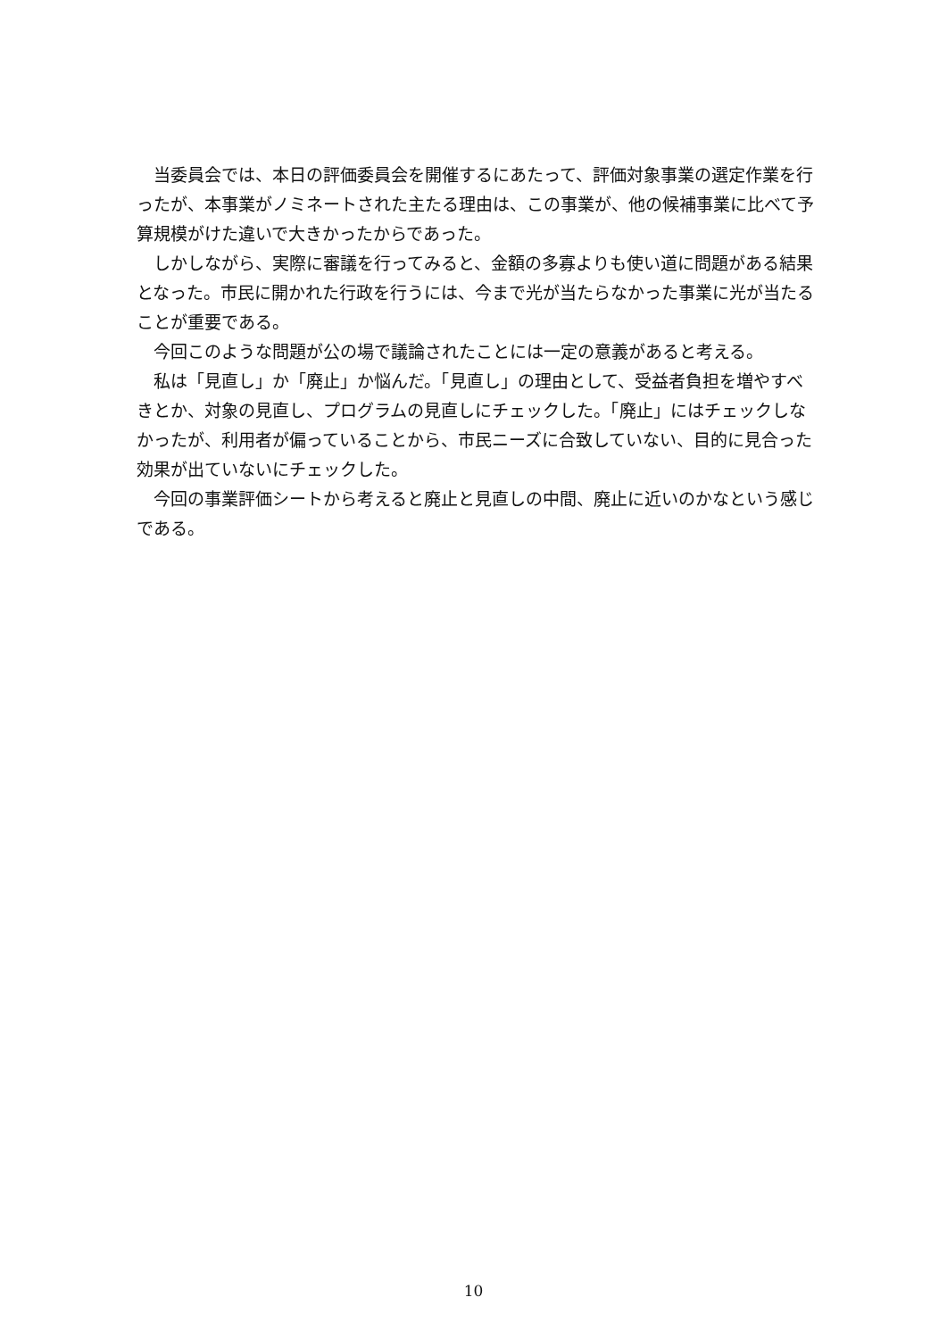当委員会では、本日の評価委員会を開催するにあたって、評価対象事業の選定作業を行ったが、本事業がノミネートされた主たる理由は、この事業が、他の候補事業に比べて予算規模がけた違いで大きかったからであった。
しかしながら、実際に審議を行ってみると、金額の多寡よりも使い道に問題がある結果となった。市民に開かれた行政を行うには、今まで光が当たらなかった事業に光が当たることが重要である。
今回このような問題が公の場で議論されたことには一定の意義があると考える。
私は「見直し」か「廃止」か悩んだ。「見直し」の理由として、受益者負担を増やすべきとか、対象の見直し、プログラムの見直しにチェックした。「廃止」にはチェックしなかったが、利用者が偏っていることから、市民ニーズに合致していない、目的に見合った効果が出ていないにチェックした。
今回の事業評価シートから考えると廃止と見直しの中間、廃止に近いのかなという感じである。
10